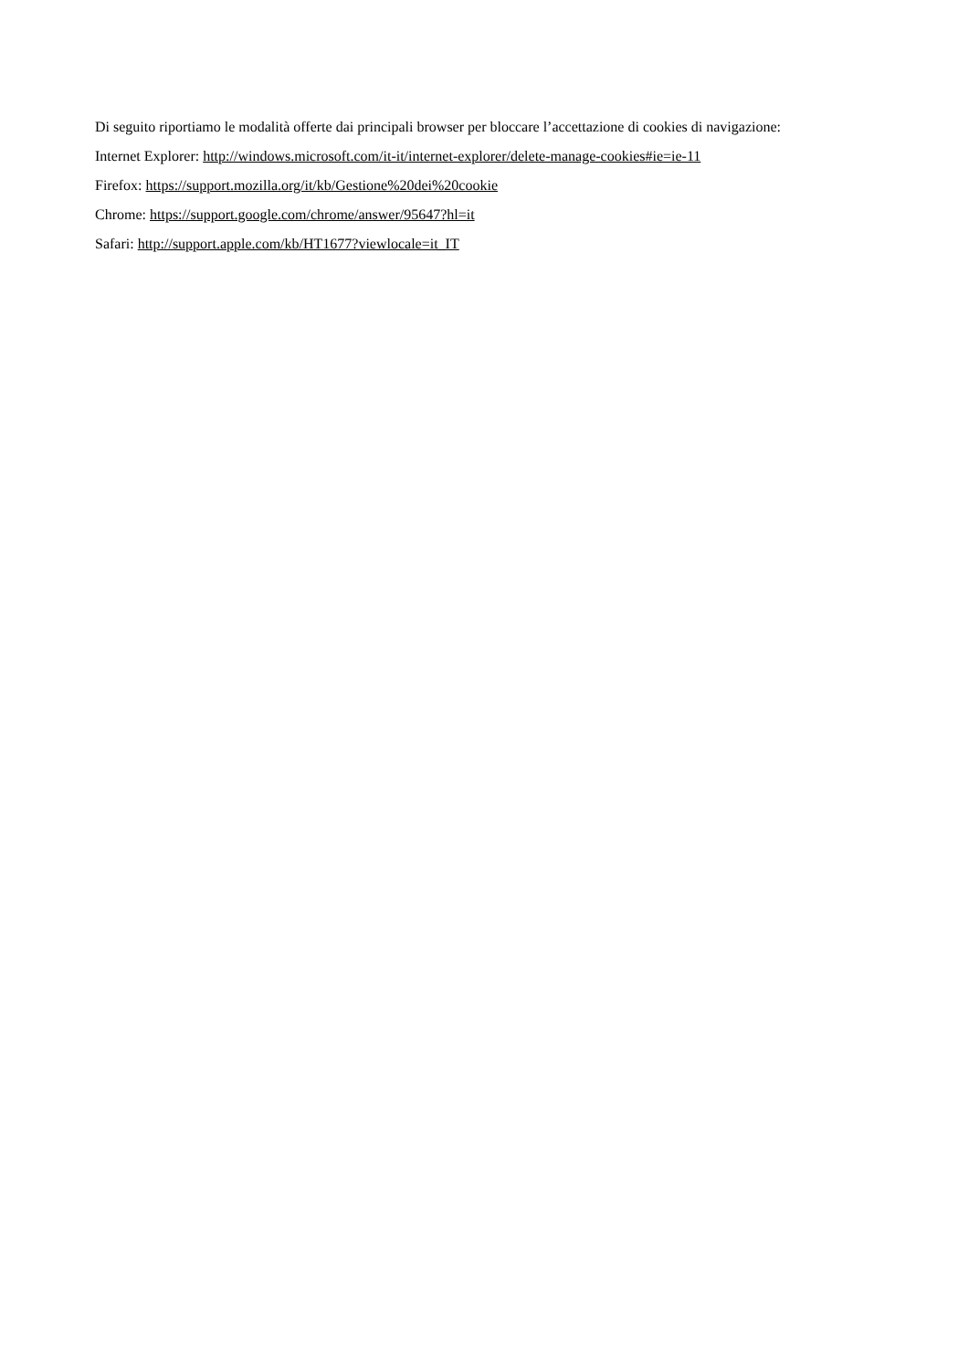Di seguito riportiamo le modalità offerte dai principali browser per bloccare l’accettazione di cookies di navigazione:
Internet Explorer: http://windows.microsoft.com/it-it/internet-explorer/delete-manage-cookies#ie=ie-11
Firefox: https://support.mozilla.org/it/kb/Gestione%20dei%20cookie
Chrome: https://support.google.com/chrome/answer/95647?hl=it
Safari: http://support.apple.com/kb/HT1677?viewlocale=it_IT